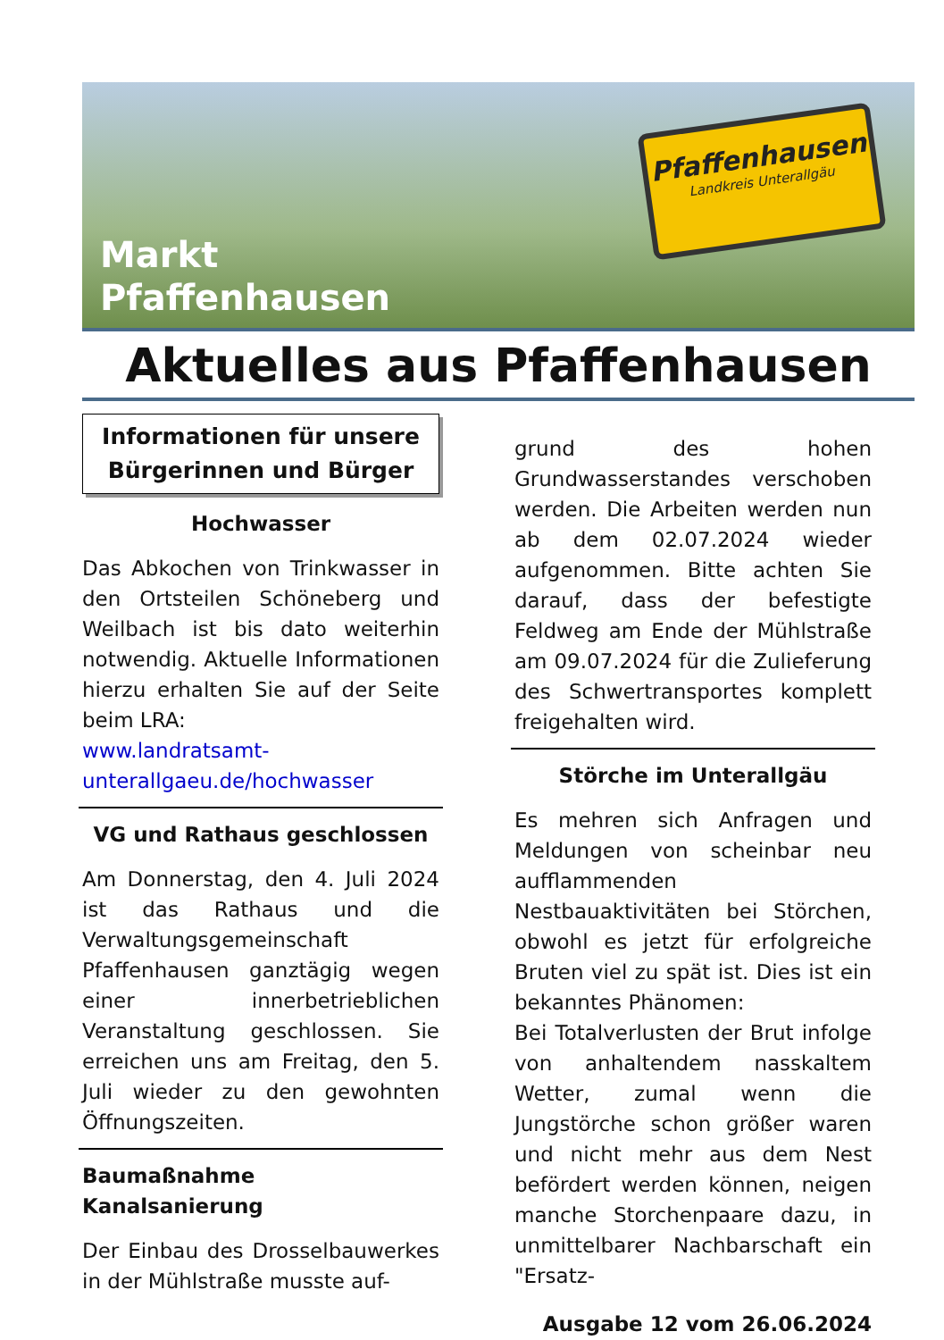Markt
Pfaffenhausen
Pfaffenhausen
Landkreis Unterallgäu
Aktuelles aus Pfaffenhausen
Informationen für unsere Bürgerinnen und Bürger
Hochwasser
Das Abkochen von Trinkwasser in den Ortsteilen Schöneberg und Weilbach ist bis dato weiterhin notwendig. Aktuelle Informationen hierzu erhalten Sie auf der Seite beim LRA:
www.landratsamt-unterallgaeu.de/hochwasser
VG und Rathaus geschlossen
Am Donnerstag, den 4. Juli 2024 ist das Rathaus und die Verwaltungsgemeinschaft Pfaffenhausen ganztägig wegen einer innerbetrieblichen Veranstaltung geschlossen. Sie erreichen uns am Freitag, den 5. Juli wieder zu den gewohnten Öffnungszeiten.
Baumaßnahme Kanalsanierung
Der Einbau des Drosselbauwerkes in der Mühlstraße musste auf-
grund des hohen Grundwasserstandes verschoben werden. Die Arbeiten werden nun ab dem 02.07.2024 wieder aufgenommen. Bitte achten Sie darauf, dass der befestigte Feldweg am Ende der Mühlstraße am 09.07.2024 für die Zulieferung des Schwertransportes komplett freigehalten wird.
Störche im Unterallgäu
Es mehren sich Anfragen und Meldungen von scheinbar neu aufflammenden Nestbauaktivitäten bei Störchen, obwohl es jetzt für erfolgreiche Bruten viel zu spät ist. Dies ist ein bekanntes Phänomen:
Bei Totalverlusten der Brut infolge von anhaltendem nasskaltem Wetter, zumal wenn die Jungstörche schon größer waren und nicht mehr aus dem Nest befördert werden können, neigen manche Storchenpaare dazu, in unmittelbarer Nachbarschaft ein "Ersatz-
Ausgabe 12 vom 26.06.2024